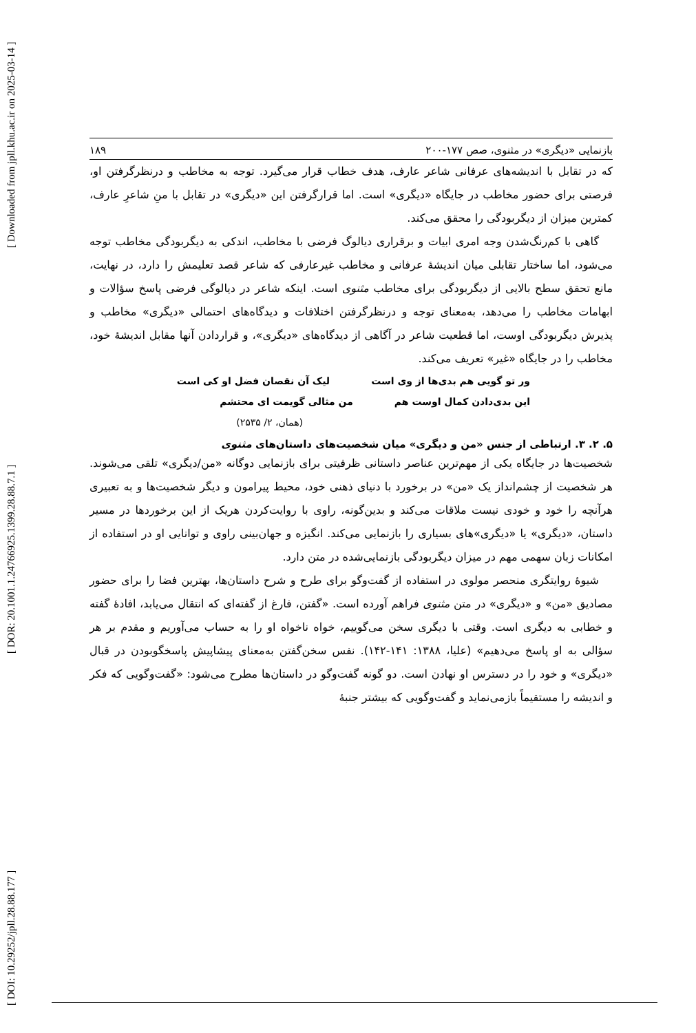[ DOI: 10.29252/jpll.28.88.177 ] [ DOR: 20.1001.1.24766925.1399.28.88.7.1 ] [ Downloaded from jpll.khu.ac.ir on 2025-03-14 ]
بازنمایی «دیگری» در مثنوی، صص ۱۷۷-۲۰۰ ۱۸۹
که در تقابل با اندیشه‌های عرفانی شاعر عارف، هدف خطاب قرار می‌گیرد. توجه به مخاطب و درنظرگرفتن او، فرصتی برای حضور مخاطب در جایگاه «دیگری» است. اما قرارگرفتن این «دیگری» در تقابل با منِ شاعرِ عارف، کمترین میزان از دیگربودگی را محقق می‌کند.
گاهی با کم‌رنگ‌شدن وجه امری ابیات و برقراری دیالوگ فرضی با مخاطب، اندکی به دیگربودگی مخاطب توجه می‌شود، اما ساختار تقابلی میان اندیشهٔ عرفانی و مخاطب غیرعارفی که شاعر قصد تعلیمش را دارد، در نهایت، مانع تحقق سطح بالایی از دیگربودگی برای مخاطب مثنوی است. اینکه شاعر در دیالوگی فرضی پاسخ سؤالات و ابهامات مخاطب را می‌دهد، به‌معنای توجه و درنظرگرفتن اختلافات و دیدگاه‌های احتمالی «دیگری» مخاطب و پذیرش دیگربودگی اوست، اما قطعیت شاعر در آگاهی از دیدگاه‌های «دیگری»، و قراردادن آنها مقابل اندیشهٔ خود، مخاطب را در جایگاه «غیر» تعریف می‌کند.
ور تو گویی هم بدی‌ها از وی است لیک آن نقصان فضل او کی است
این بدی‌دادن کمال اوست هم من مثالی گویمت ای محتشم
(همان، ۲/ ۲۵۳۵)
۵. ۲. ۳. ارتباطی از جنس «من و دیگری» میان شخصیت‌های داستان‌های مثنوی
شخصیت‌ها در جایگاه یکی از مهم‌ترین عناصر داستانی ظرفیتی برای بازنمایی دوگانه «من/دیگری» تلقی می‌شوند. هر شخصیت از چشم‌انداز یک «من» در برخورد با دنیای ذهنی خود، محیط پیرامون و دیگر شخصیت‌ها و به تعبیری هرآنچه را خود و خودی نیست ملاقات می‌کند و بدین‌گونه، راوی با روایت‌کردن هریک از این برخوردها در مسیر داستان، «دیگری» یا «دیگری»‌های بسیاری را بازنمایی می‌کند. انگیزه و جهان‌بینی راوی و توانایی او در استفاده از امکانات زبان سهمی مهم در میزان دیگربودگی بازنمایی‌شده در متن دارد.
شیوهٔ روایتگری منحصر مولوی در استفاده از گفت‌وگو برای طرح و شرح داستان‌ها، بهترین فضا را برای حضور مصادیق «من» و «دیگری» در متن مثنوی فراهم آورده است. «گفتن، فارغ از گفته‌ای که انتقال می‌یابد، افادهٔ گفته و خطابی به دیگری است. وقتی با دیگری سخن می‌گوییم، خواه ناخواه او را به حساب می‌آوریم و مقدم بر هر سؤالی به او پاسخ می‌دهیم» (علیا، ۱۳۸۸: ۱۴۱-۱۴۲). نفس سخن‌گفتن به‌معنای پیشاپیش پاسخگوبودن در قبال «دیگری» و خود را در دسترس او نهادن است. دو گونه گفت‌وگو در داستان‌ها مطرح می‌شود: «گفت‌وگویی که فکر و اندیشه را مستقیماً بازمی‌نماید و گفت‌وگویی که بیشتر جنبهٔ